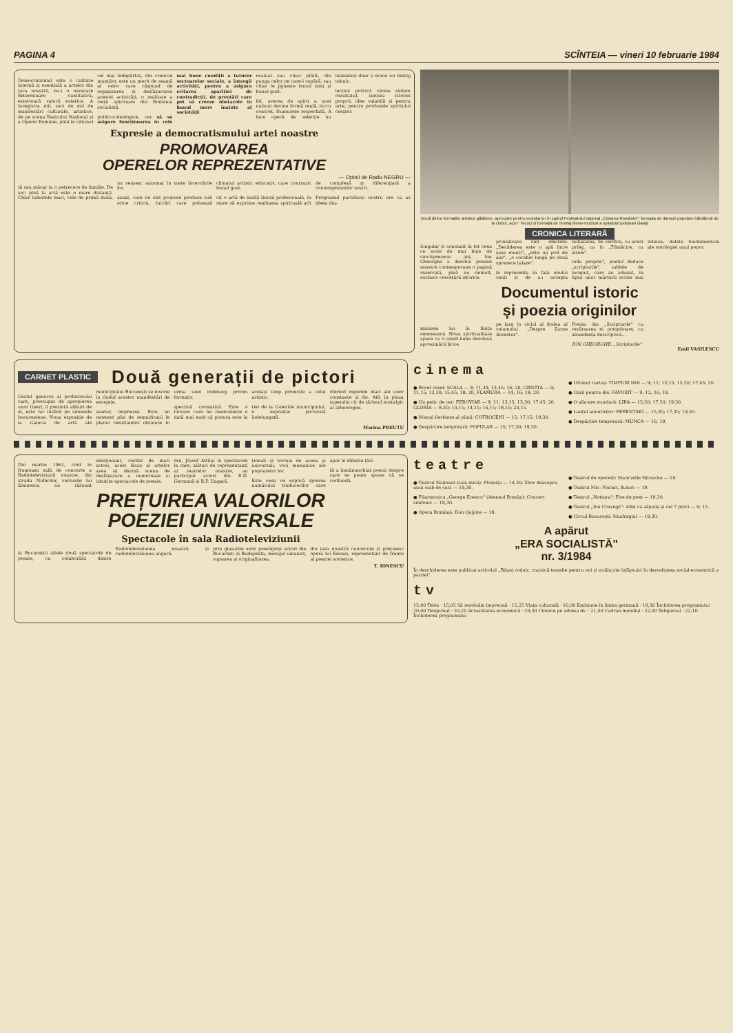PAGINA 4 SCÎNTEIA — vineri 10 februarie 1984
Democratismul este o calitate internă și esențială a artelor din țara noastră, nu-i o oarecare determinare cantitativă, exterioară valorii estetice. A înregistra mii, zeci de mii de manifestări culturale, artistice, de pe scena Teatrului Național și a Operei Române, pînă în cătunul cel mai îndepărtat, din creierul munților, este un merit de seamă al celor care răspund de organizarea și desfășurarea acestei activități, o realitate a vieții spirituale din România socialistă.
politico-ideologice, cer să se asigure funcționarea în cele mai bune condiții a tuturor sectoarelor sociale, a întregii activități, pentru a asigura evitarea apariției de contradicții, de greutăți care pot să creeze obstacole în bunul mers înainte al societății.
evaluat sau chiar plătit, din punga celor pe care-i supără, sau chiar le jignește bunul simț și bunul gust.
fel, averea de spirit a unei națiuni devine formă reală, lucru concret, frumusețe respectată. A face operă de selecție nu înseamnă doar a minui un limbaj tehnic.
lectică potrivit căreia sintem rezultatul, sinteza istoriei proprii, idee valabilă și pentru arte, pentru produsele spiritului creator.
Expresie a democratismului artei noastre
PROMOVAREA
OPERELOR REPREZENTATIVE
— Opinii de Radu NEGRU —
tă sau măcar la o petrecere de familie. De aici pînă la artă este o mare distanță. Chiar talentele mari, cele de primă mină, nu reușesc automat în toate încercările lor.
zanat, cum ne sint propuse produse sub orice criticá, lucrări care poluează climatul artistic educativ, care contrazic bunul gust.
cit o artă de înaltă ținută profesională, în stare să exprime realitatea spirituală atît de complexă și diferențiată a contemporanilor noștri.
Programul partidului nostru are ca ax ideea dia-
Două dintre formațiile artistice gălățene, apreciate pentru evoluția lor în cadrul Festivalului național „Cintarea României": formația de dansuri populare bărbătești de la clubul „Azur" Tecuci și formația de montaj literar-muzical a spitalului județean Galați
CRONICA LITERARĂ
Singular și constant în tot ceea ce scrie de mai bine de cincisprezece ani, Ion Gheorghe a deschis poeziei noastre contemporane o pagină rezervată, pînă nu demult, exclusiv cercetării istorice.
prinzătoare sînt efectele: „Decăderea este o apă între șase munți", „este un pod de aur", „o corabie lungă pe două sprezece talaze".
le reprezenta în fața noului venit și de a-i accepta inițiatatea. Se verifică, cu acest prilej, ca în „Tilmăcire, cu altele".
toda proprie", poetul deduce „scripturile", tablele de început, care au adunat, în lipsa unor mărturii scrise mai întinse, datele fundamentale ale ontologiei unui popor.
Documentul istoric
și poezia originilor
minarea lui în ființa omenească. Noua spiritualitate apare ca o simili-lume deschisă aproximării lirice.
pe larg în ciclul al doilea al volumului „Despre Zarne Ahrestos".
Poezia din „Scripturile" cu revărsarea ei potopitoare, cu abundența descriptivă...
ION GHEORGHE: „Scripturile"
Emil VASILESCU
CARNET PLASTIC
Două generații de pictori
Gestul generos al profesorului care, preocupat de apropierea unor tineri, îi prezintă alături de el, este rar întîlnit pe simezele bucureștene. Noua expoziție de la Galeria de artă ale municipiului București se înscrie în rîndul acestor manifestări de excepție.
asadar, împreună. Este un moment plin de semnificații le planul rezultatelor obținute în urma unei îndelung proces formativ.
spectivă cromatică. Este o lucrare care ne reaminteste o dată mai mult că pictura este în același timp proiecție a celui artistic.
tiei de la Galeriile municipiului, o expoziție picturală îndelungată.
oferind reperele mari ale unor constante și fie. Atît în pînza tapetului cit de tărîmul nostalgic al arheologiei.
Marina PREUTU
cinema
● Bocet vesel: SCALA — 9; 11,30; 13,45; 16; 20, GRIVIȚA — 9; 11,15; 13,30; 15,45; 18; 20, FLAMURA — 14; 16; 18; 20.
● Un petic de cer: FEROVIAR — 9; 11; 13,15; 15,30; 17,45; 20, GLORIA — 8,30; 10,15; 14,15; 16,15; 18,15; 20,15.
● Miezul fierbinte al pîinii: COTROCENI — 15; 17,15; 19,30.
● Despărțire temporară: POPULAR — 15; 17,30; 19,30.
● Ultimul cartuș: TIMPURI NOI — 9; 11; 13,15; 15,30; 17,45; 20.
● Gară pentru doi: FAVORIT — 9; 12; 16; 19.
● O afacere murdară: LIRA — 15,30; 17,30; 19,30.
● Lanțul amintirilor: FERENTARI — 15,30; 17,30; 19,30.
● Despărțire temporară: MUNCA — 16; 19.
Din martie 1961, cînd în frumoasa sală de concerte a Radioteleviziunii noastre, din strada Nuferilor, versurile lui Eminescu au răsunat emoționant, rostite de mari actori, acest lăcaș al artelor avea să devină scena de desfășurare a numeroase și izbutite spectacole de poezie.
dre, József Attila) în spectacole la care, alături de reprezentanți ai teatrelor noastre, au participat actori din R.D. Germană și R.P. Ungară.
ționali și tocmai de aceea și universali, voci mesianice ale popoarelor lor.
Este ceea ce explică spoirea numărului traducerilor care apar în diferite țări.
tă a înmănunchiat poezii despre care se poate spune că se confundă.
PREȚUIREA VALORILOR
POEZIEI UNIVERSALE
Spectacole în sala Radioteleviziunii
la Bucureștii altele două spectacole de poezie, cu colaborării dintre Radioteleviziunea noastră și radioteleviziunea ungară.
prin glasurile unor prestigioși actori din București și Budapesta, mesajul umanist, vigoarea și originalitatea.
din țara noastră cunoscute și prețuiesc opera lui Esenin, reprezentant de frunte al poeziei sovietice.
T. IONESCU
teatre
● Teatrul Național (sala mică): Ploșnița — 14,30; Zbor deasupra unui cuib de cuci — 19,30.
● Filarmonica „George Enescu" (Ateneul Român): Concert simfonic — 19,30.
● Opera Română: Don Quijote — 18.
● Teatrul de operetă: Mam'zelle Nitouche — 19.
● Teatrul Mic: Fluturi, fluturi — 19.
● Teatrul „Nottara": Fire de poet — 19,30.
● Teatrul „Ion Creangă": Albă ca zăpada și cei 7 pitici — 9; 15.
● Circul București: Naufragiul — 19,30.
A apărut
„ERA SOCIALISTĂ"
nr. 3/1984
În deschiderea este publicat articolul „Bilanț rodnic, trainică temelie pentru noi și strălucite înfăptuiri în dezvoltarea social-economică a patriei".
tv
15,00 Telex · 15,05 Să rezolvăm împreună · 15,25 Viața culturală · 16,00 Emisiune în limba germană · 18,30 Închiderea programului · 20,00 Telejurnal · 20,20 Actualitatea economică · 20,30 Cîntece pe adresa dv. · 21,40 Cadran mondial · 22,00 Telejurnal · 22,10 Închiderea programului